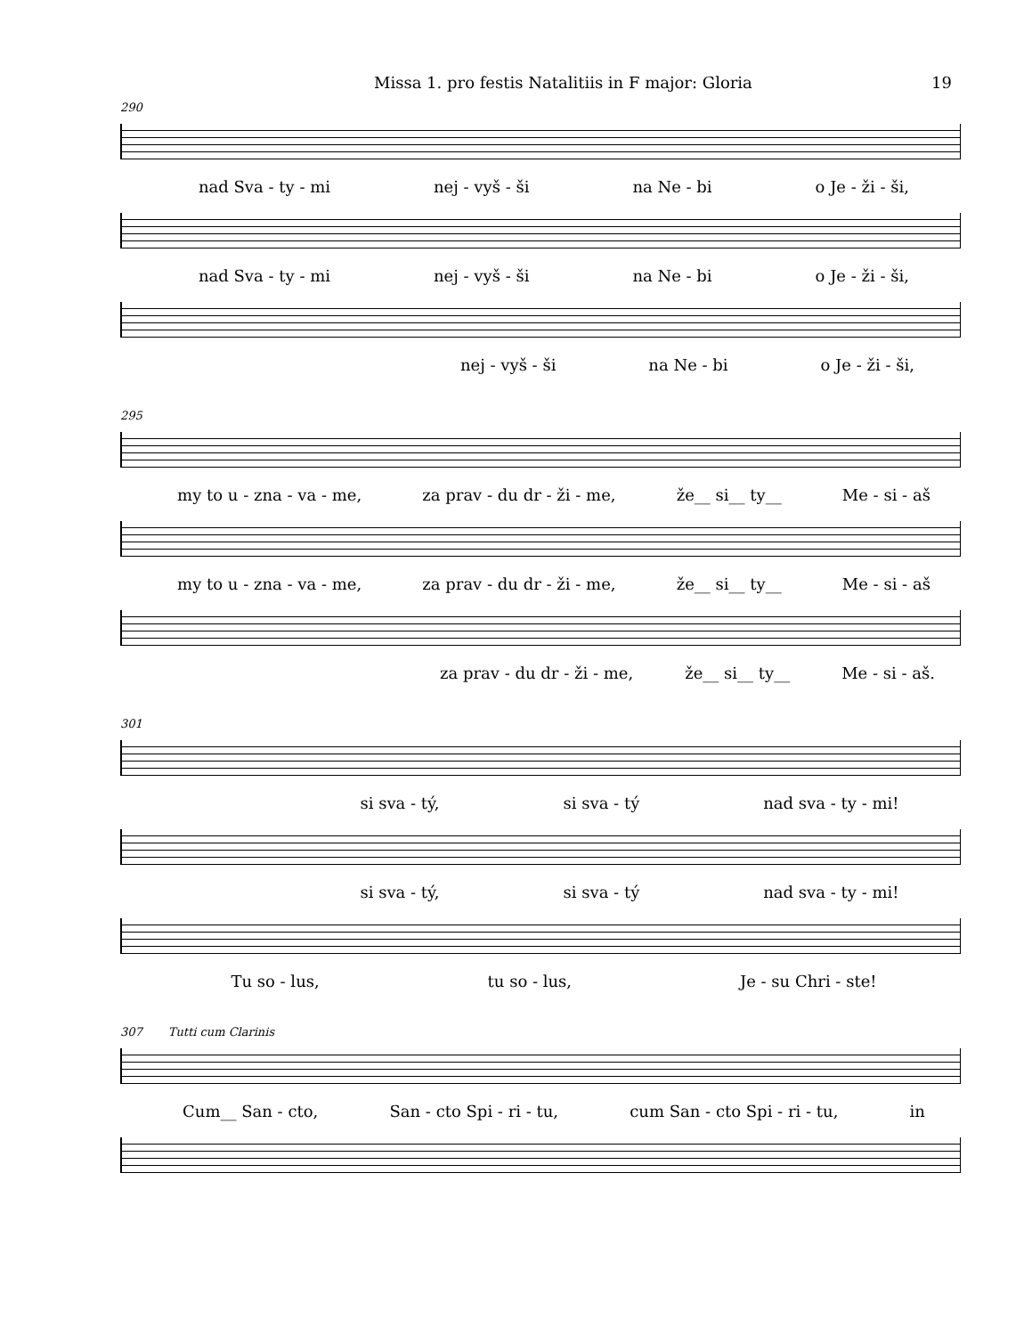Missa 1. pro festis Natalitiis in F major: Gloria 19
290
nad Sva - ty - mi nej - vyš - ši na Ne - bi o Je - ži - ši,
nad Sva - ty - mi nej - vyš - ši na Ne - bi o Je - ži - ši,
nej - vyš - ši na Ne - bi o Je - ži - ši,
295
my to u - zna - va - me, za prav - du dr - ži - me, že__ si__ ty__ Me - si - aš
my to u - zna - va - me, za prav - du dr - ži - me, že__ si__ ty__ Me - si - aš
za prav - du dr - ži - me, že__ si__ ty__ Me - si - aš.
301
si sva - tý, si sva - tý nad sva - ty - mi!
si sva - tý, si sva - tý nad sva - ty - mi!
Tu so - lus, tu so - lus, Je - su Chri - ste!
307 Tutti cum Clarinis
Cum__ San - cto, San - cto Spi - ri - tu, cum San - cto Spi - ri - tu, in